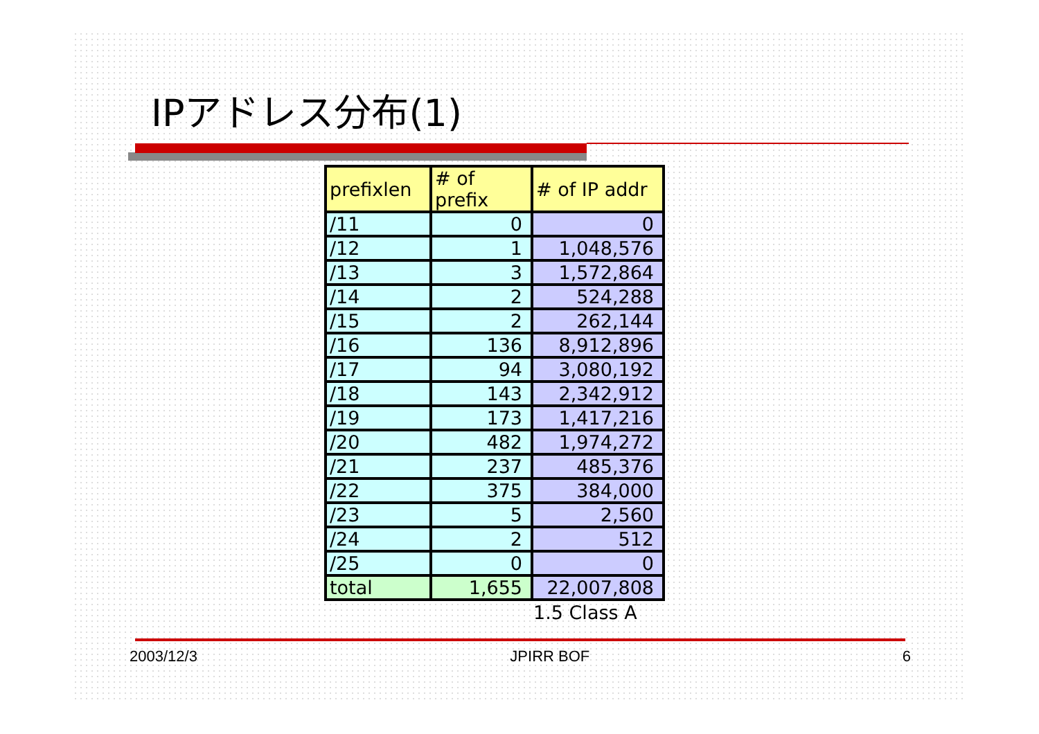IPアドレス分布(1)
| prefixlen | # of prefix | # of IP addr |
| --- | --- | --- |
| /11 | 0 | 0 |
| /12 | 1 | 1,048,576 |
| /13 | 3 | 1,572,864 |
| /14 | 2 | 524,288 |
| /15 | 2 | 262,144 |
| /16 | 136 | 8,912,896 |
| /17 | 94 | 3,080,192 |
| /18 | 143 | 2,342,912 |
| /19 | 173 | 1,417,216 |
| /20 | 482 | 1,974,272 |
| /21 | 237 | 485,376 |
| /22 | 375 | 384,000 |
| /23 | 5 | 2,560 |
| /24 | 2 | 512 |
| /25 | 0 | 0 |
| total | 1,655 | 22,007,808 |
1.5 Class A
2003/12/3 JPIRR BOF 6